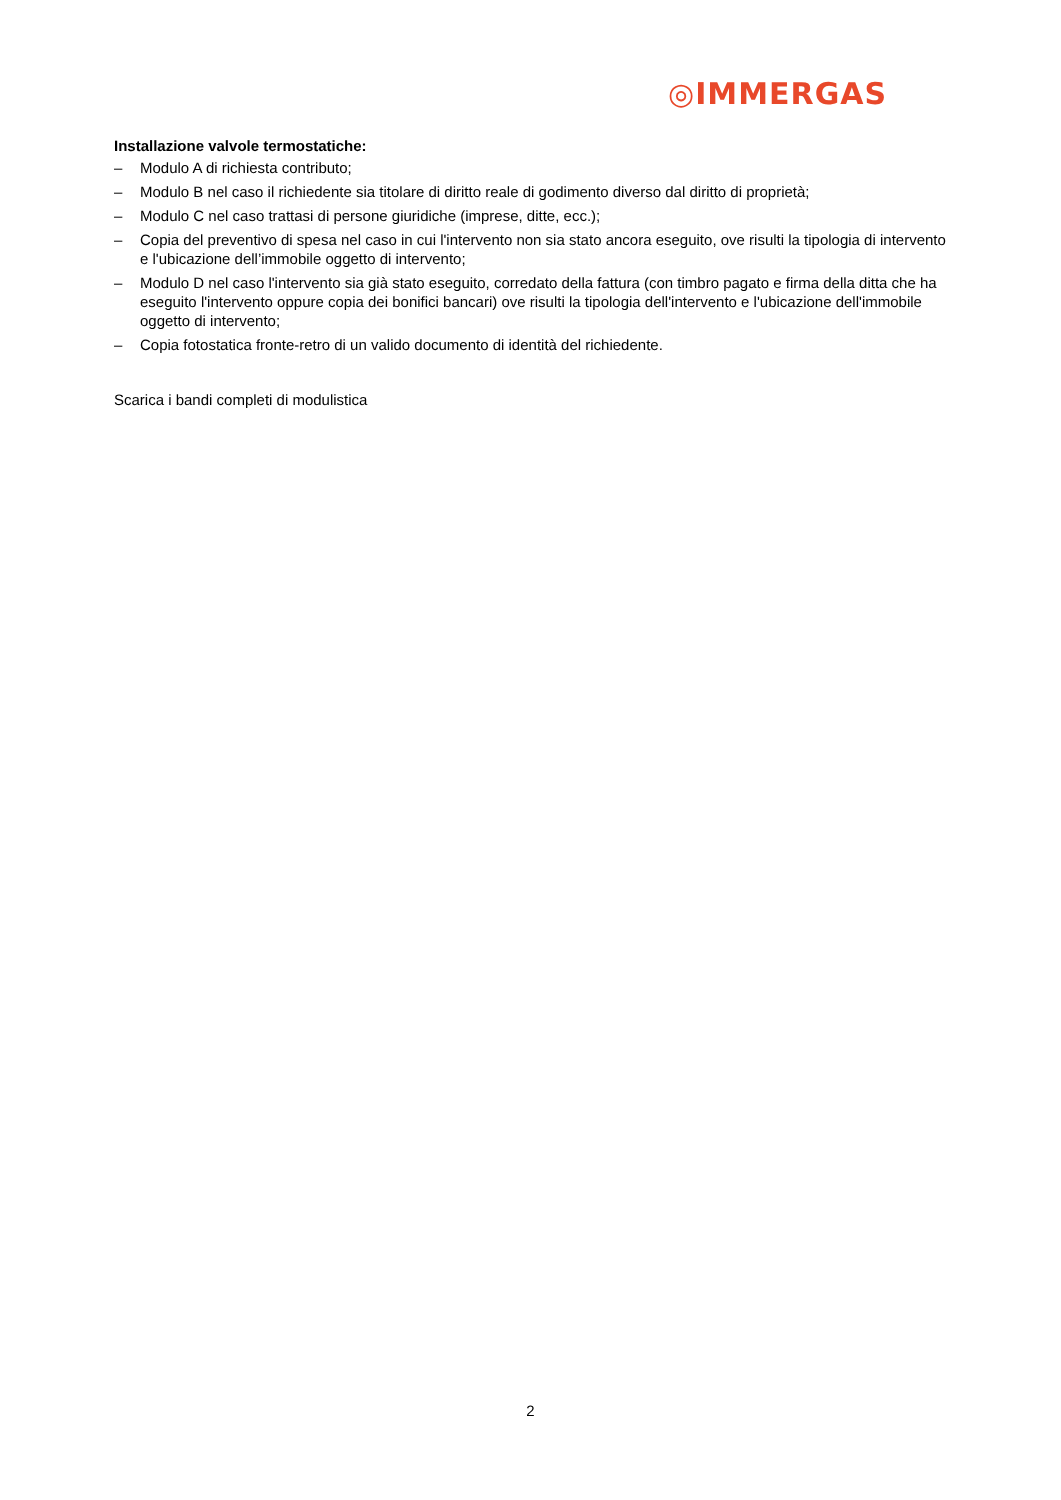◎IMMERGAS
Installazione valvole termostatiche:
– Modulo A di richiesta contributo;
– Modulo B nel caso il richiedente sia titolare di diritto reale di godimento diverso dal diritto di proprietà;
– Modulo C nel caso trattasi di persone giuridiche (imprese, ditte, ecc.);
– Copia del preventivo di spesa nel caso in cui l'intervento non sia stato ancora eseguito, ove risulti la tipologia di intervento e l'ubicazione dell’immobile oggetto di intervento;
– Modulo D nel caso l'intervento sia già stato eseguito, corredato della fattura (con timbro pagato e firma della ditta che ha eseguito l'intervento oppure copia dei bonifici bancari) ove risulti la tipologia dell'intervento e l'ubicazione dell'immobile oggetto di intervento;
– Copia fotostatica fronte-retro di un valido documento di identità del richiedente.
Scarica i bandi completi di modulistica
2